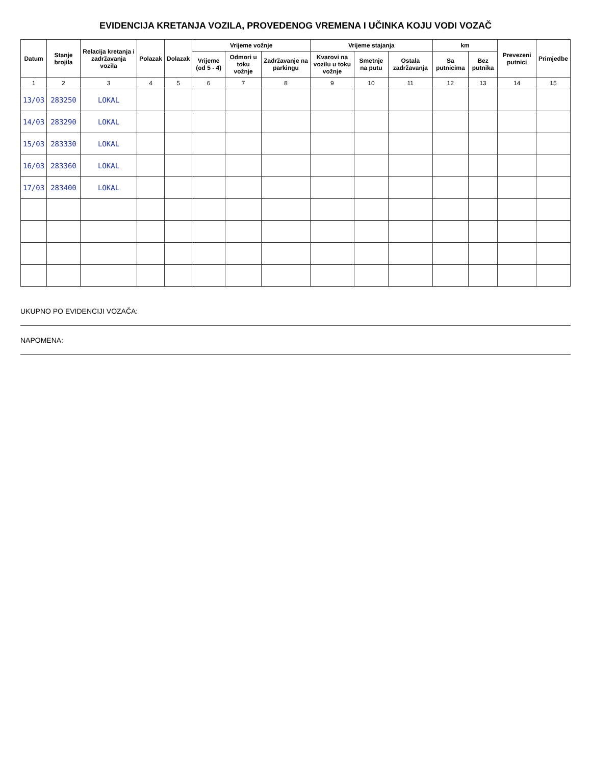EVIDENCIJA KRETANJA VOZILA, PROVEDENOG VREMENA I UČINKA KOJU VODI VOZAČ
| Datum | Stanje brojila | Relacija kretanja i zadržavanja vozila | Polazak | Dolazak | Vrijeme vožnje | | | Vrijeme stajanja | | | km | | Prevezeni putnici | Primjedbe |
| --- | --- | --- | --- | --- | --- | --- | --- | --- | --- | --- | --- | --- | --- | --- |
| | | | | | Vrijeme (od 5 - 4) | Odmori u toku vožnje | Zadržavanje na parkingu | Kvarovi na vozilu u toku vožnje | Smetnje na putu | Ostala zadržavanja | Sa putnicima | Bez putnika | | |
| 1 | 2 | 3 | 4 | 5 | 6 | 7 | 8 | 9 | 10 | 11 | 12 | 13 | 14 | 15 |
| 13/03 | 283250 | LOKAL | | | | | | | | | | | | |
| 14/03 | 283290 | LOKAL | | | | | | | | | | | | |
| 15/03 | 283330 | LOKAL | | | | | | | | | | | | |
| 16/03 | 283360 | LOKAL | | | | | | | | | | | | |
| 17/03 | 283400 | LOKAL | | | | | | | | | | | | |
UKUPNO PO EVIDENCIJI VOZAČA:
NAPOMENA: